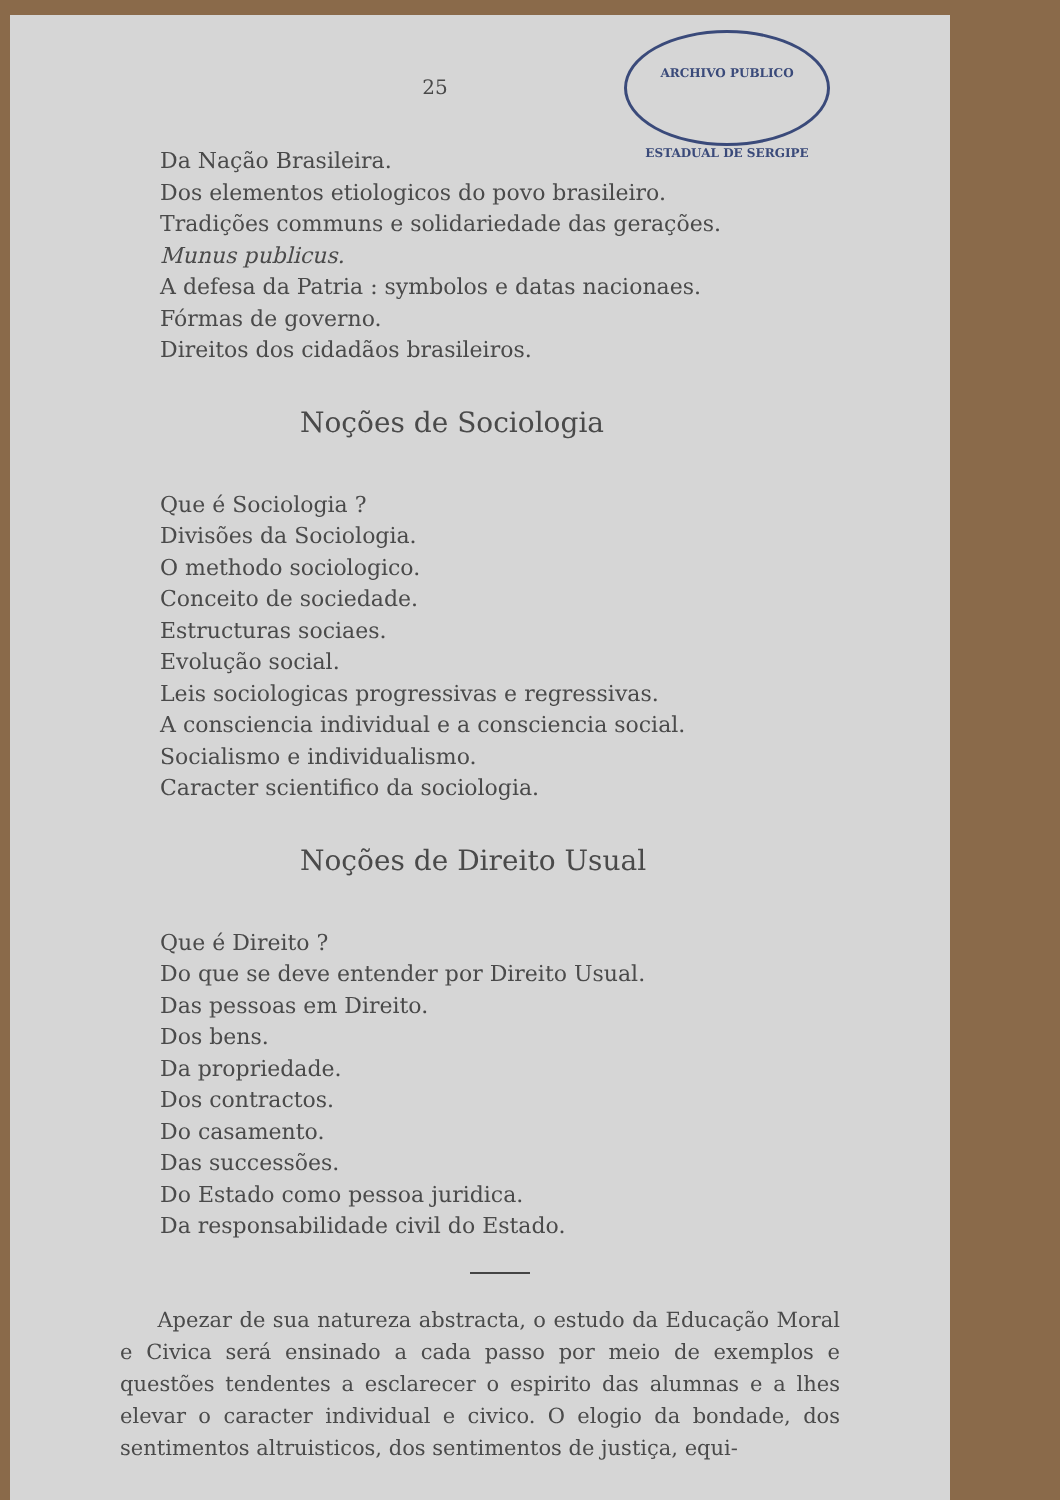25
ARCHIVO PUBLICO ESTADUAL DE SERGIPE
Da Nação Brasileira.
Dos elementos etiologicos do povo brasileiro.
Tradições communs e solidariedade das gerações.
Munus publicus.
A defesa da Patria : symbolos e datas nacionaes.
Fórmas de governo.
Direitos dos cidadãos brasileiros.
Noções de Sociologia
Que é Sociologia ?
Divisões da Sociologia.
O methodo sociologico.
Conceito de sociedade.
Estructuras sociaes.
Evolução social.
Leis sociologicas progressivas e regressivas.
A consciencia individual e a consciencia social.
Socialismo e individualismo.
Caracter scientifico da sociologia.
Noções de Direito Usual
Que é Direito ?
Do que se deve entender por Direito Usual.
Das pessoas em Direito.
Dos bens.
Da propriedade.
Dos contractos.
Do casamento.
Das successões.
Do Estado como pessoa juridica.
Da responsabilidade civil do Estado.
Apezar de sua natureza abstracta, o estudo da Educação Moral e Civica será ensinado a cada passo por meio de exemplos e questões tendentes a esclarecer o espirito das alumnas e a lhes elevar o caracter individual e civico. O elogio da bondade, dos sentimentos altruisticos, dos sentimentos de justiça, equi-